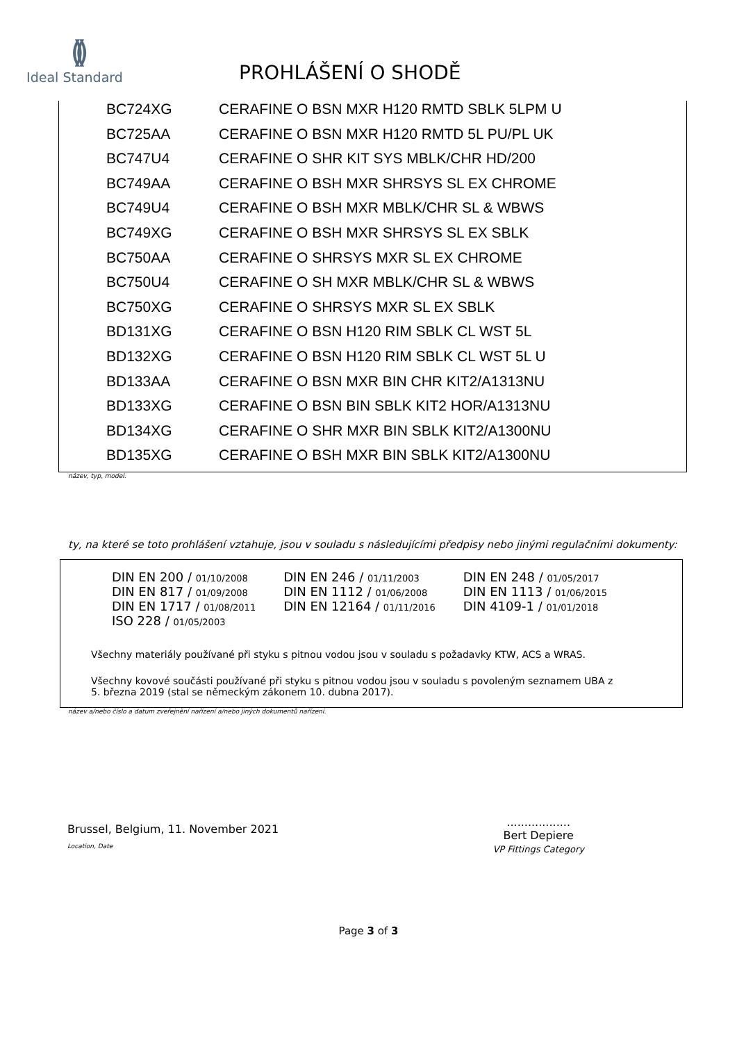()()
Ideal Standard
PROHLÁŠENÍ O SHODĚ
| | BC724XG | CERAFINE O BSN MXR H120 RMTD SBLK 5LPM U |
| | BC725AA | CERAFINE O BSN MXR H120 RMTD 5L PU/PL UK |
| | BC747U4 | CERAFINE O SHR KIT SYS MBLK/CHR HD/200 |
| | BC749AA | CERAFINE O BSH MXR SHRSYS SL EX CHROME |
| | BC749U4 | CERAFINE O BSH MXR MBLK/CHR SL & WBWS |
| | BC749XG | CERAFINE O BSH MXR SHRSYS SL EX SBLK |
| | BC750AA | CERAFINE O SHRSYS MXR SL EX CHROME |
| | BC750U4 | CERAFINE O SH MXR MBLK/CHR SL & WBWS |
| | BC750XG | CERAFINE O SHRSYS MXR SL EX SBLK |
| | BD131XG | CERAFINE O BSN H120 RIM SBLK CL WST 5L |
| | BD132XG | CERAFINE O BSN H120 RIM SBLK CL WST 5L U |
| | BD133AA | CERAFINE O BSN MXR BIN CHR KIT2/A1313NU |
| | BD133XG | CERAFINE O BSN BIN SBLK KIT2 HOR/A1313NU |
| | BD134XG | CERAFINE O SHR MXR BIN SBLK KIT2/A1300NU |
| | BD135XG | CERAFINE O BSH MXR BIN SBLK KIT2/A1300NU |
název, typ, model.
ty, na které se toto prohlášení vztahuje, jsou v souladu s následujícími předpisy nebo jinými regulačními dokumenty:
| DIN EN 200 / 01/10/2008 | DIN EN 246 / 01/11/2003 | DIN EN 248 / 01/05/2017 |
| DIN EN 817 / 01/09/2008 | DIN EN 1112 / 01/06/2008 | DIN EN 1113 / 01/06/2015 |
| DIN EN 1717 / 01/08/2011 | DIN EN 12164 / 01/11/2016 | DIN 4109-1 / 01/01/2018 |
| ISO 228 / 01/05/2003 | | |
Všechny materiály používané při styku s pitnou vodou jsou v souladu s požadavky KTW, ACS a WRAS.
Všechny kovové součásti používané při styku s pitnou vodou jsou v souladu s povoleným seznamem UBA z
5. března 2019 (stal se německým zákonem 10. dubna 2017).
název a/nebo číslo a datum zveřejnění nařízení a/nebo jiných dokumentů nařízení.
Brussel, Belgium, 11. November 2021
Location, Date
..................
Bert Depiere
VP Fittings Category
Page 3 of 3